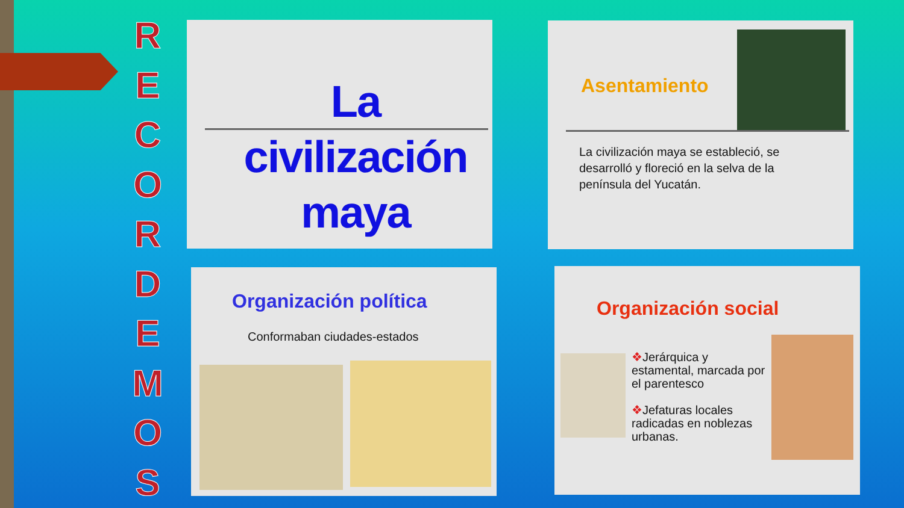R
E
C
O
R
D
E
M
O
S
La civilización maya
Asentamiento
La civilización maya se estableció, se desarrolló y floreció en la selva de la península del Yucatán.
Organización política
Conformaban ciudades-estados
Organización social
❖Jerárquica y estamental, marcada por el parentesco
❖Jefaturas locales radicadas en noblezas urbanas.